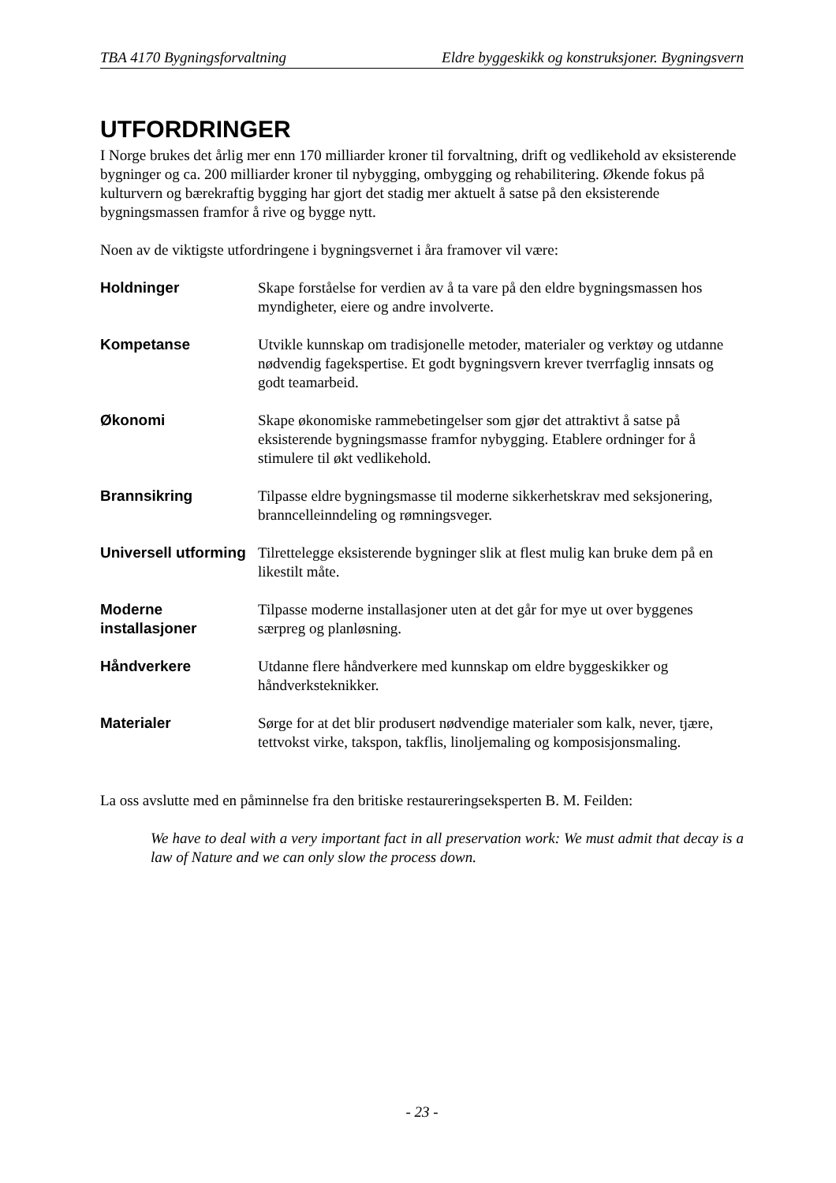TBA 4170 Bygningsforvaltning Eldre byggeskikk og konstruksjoner. Bygningsvern
UTFORDRINGER
I Norge brukes det årlig mer enn 170 milliarder kroner til forvaltning, drift og vedlikehold av eksisterende bygninger og ca. 200 milliarder kroner til nybygging, ombygging og rehabilitering. Økende fokus på kulturvern og bærekraftig bygging har gjort det stadig mer aktuelt å satse på den eksisterende bygningsmassen framfor å rive og bygge nytt.
Noen av de viktigste utfordringene i bygningsvernet i åra framover vil være:
Holdninger Skape forståelse for verdien av å ta vare på den eldre bygningsmassen hos myndigheter, eiere og andre involverte.
Kompetanse Utvikle kunnskap om tradisjonelle metoder, materialer og verktøy og utdanne nødvendig fagekspertise. Et godt bygningsvern krever tverrfaglig innsats og godt teamarbeid.
Økonomi Skape økonomiske rammebetingelser som gjør det attraktivt å satse på eksisterende bygningsmasse framfor nybygging. Etablere ordninger for å stimulere til økt vedlikehold.
Brannsikring Tilpasse eldre bygningsmasse til moderne sikkerhetskrav med seksjonering, branncelleinndeling og rømningsveger.
Universell utforming
Tilrettelegge eksisterende bygninger slik at flest mulig kan bruke dem på en likestilt måte.
Moderne installasjoner
Tilpasse moderne installasjoner uten at det går for mye ut over byggenes særpreg og planløsning.
Håndverkere Utdanne flere håndverkere med kunnskap om eldre byggeskikker og håndverksteknikker.
Materialer Sørge for at det blir produsert nødvendige materialer som kalk, never, tjære, tettvokst virke, takspon, takflis, linoljemaling og komposisjonsmaling.
La oss avslutte med en påminnelse fra den britiske restaureringseksperten B. M. Feilden:
We have to deal with a very important fact in all preservation work: We must admit that decay is a law of Nature and we can only slow the process down.
- 23 -